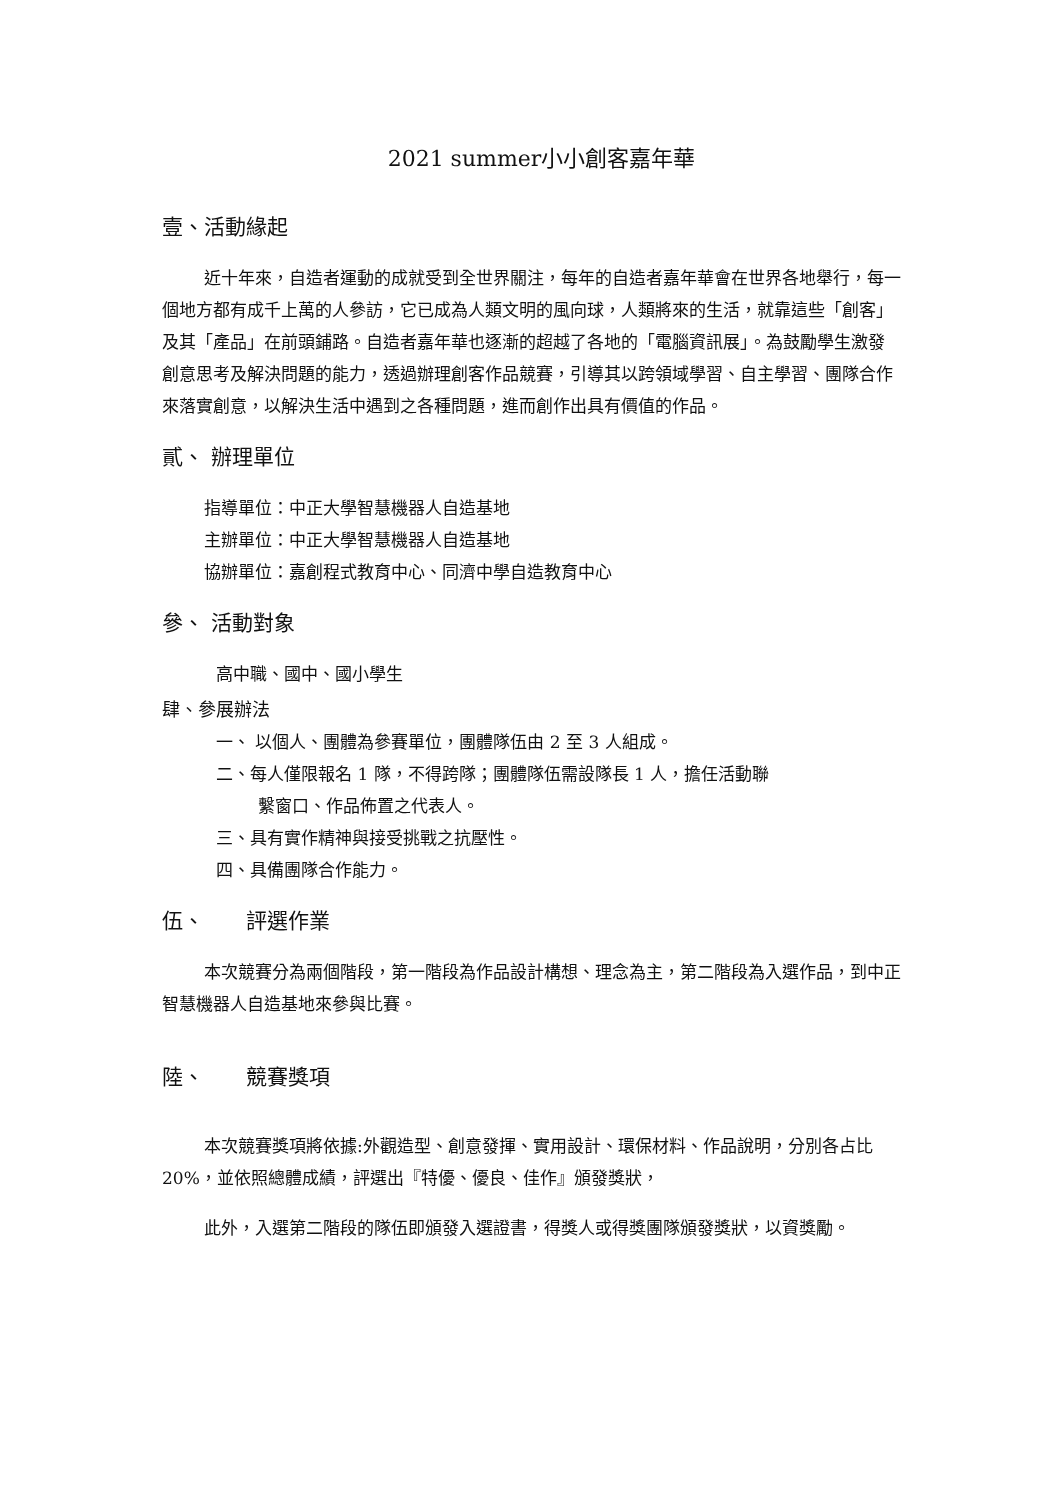2021 summer小小創客嘉年華
壹、活動緣起
近十年來，自造者運動的成就受到全世界關注，每年的自造者嘉年華會在世界各地舉行，每一個地方都有成千上萬的人參訪，它已成為人類文明的風向球，人類將來的生活，就靠這些「創客」及其「產品」在前頭鋪路。自造者嘉年華也逐漸的超越了各地的「電腦資訊展」。為鼓勵學生激發創意思考及解決問題的能力，透過辦理創客作品競賽，引導其以跨領域學習、自主學習、團隊合作來落實創意，以解決生活中遇到之各種問題，進而創作出具有價值的作品。
貳、 辦理單位
指導單位：中正大學智慧機器人自造基地
主辦單位：中正大學智慧機器人自造基地
協辦單位：嘉創程式教育中心、同濟中學自造教育中心
參、 活動對象
高中職、國中、國小學生
肆、參展辦法
一、 以個人、團體為參賽單位，團體隊伍由 2 至 3 人組成。
二、每人僅限報名 1 隊，不得跨隊；團體隊伍需設隊長 1 人，擔任活動聯
繫窗口、作品佈置之代表人。
三、具有實作精神與接受挑戰之抗壓性。
四、具備團隊合作能力。
伍、　　評選作業
本次競賽分為兩個階段，第一階段為作品設計構想、理念為主，第二階段為入選作品，到中正智慧機器人自造基地來參與比賽。
陸、　　競賽獎項
本次競賽獎項將依據:外觀造型、創意發揮、實用設計、環保材料、作品說明，分別各占比 20%，並依照總體成績，評選出『特優、優良、佳作』頒發獎狀，
此外，入選第二階段的隊伍即頒發入選證書，得獎人或得獎團隊頒發獎狀，以資獎勵。